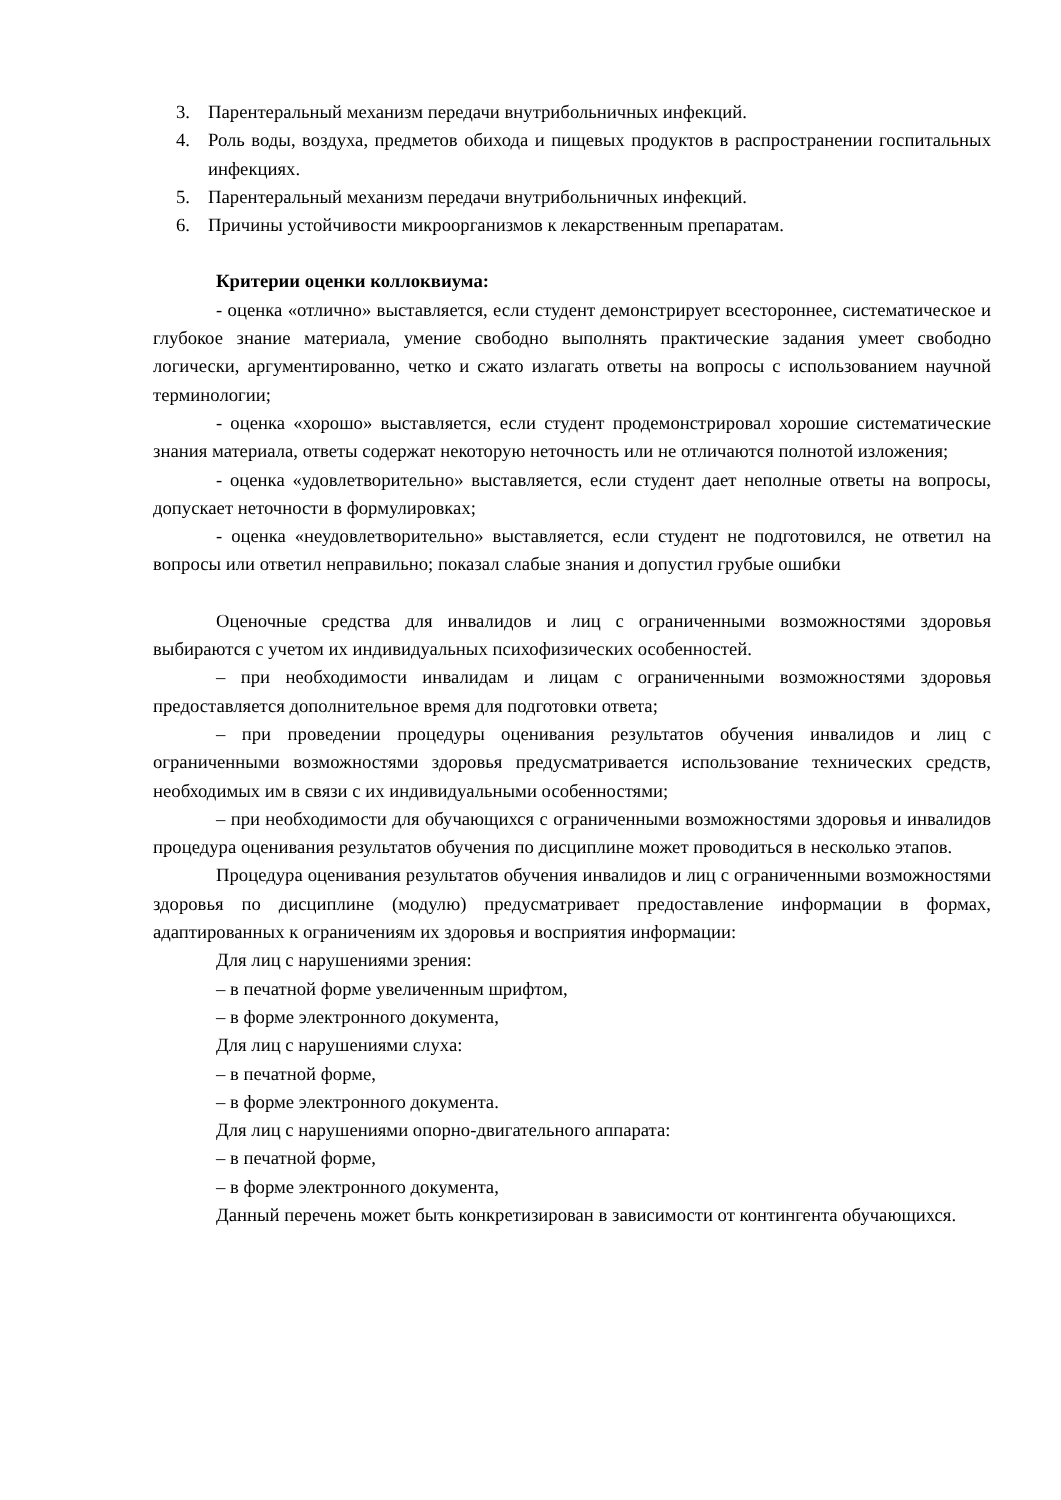3. Парентеральный механизм передачи внутрибольничных инфекций.
4. Роль воды, воздуха, предметов обихода и пищевых продуктов в распространении госпитальных инфекциях.
5. Парентеральный механизм передачи внутрибольничных инфекций.
6. Причины устойчивости микроорганизмов к лекарственным препаратам.
Критерии оценки коллоквиума:
- оценка «отлично» выставляется, если студент демонстрирует всестороннее, систематическое и глубокое знание материала, умение свободно выполнять практические задания умеет свободно логически, аргументированно, четко и сжато излагать ответы на вопросы с использованием научной терминологии;
- оценка «хорошо» выставляется, если студент продемонстрировал хорошие систематические знания материала, ответы содержат некоторую неточность или не отличаются полнотой изложения;
- оценка «удовлетворительно» выставляется, если студент дает неполные ответы на вопросы, допускает неточности в формулировках;
- оценка «неудовлетворительно» выставляется, если студент не подготовился, не ответил на вопросы или ответил неправильно; показал слабые знания и допустил грубые ошибки
Оценочные средства для инвалидов и лиц с ограниченными возможностями здоровья выбираются с учетом их индивидуальных психофизических особенностей.
– при необходимости инвалидам и лицам с ограниченными возможностями здоровья предоставляется дополнительное время для подготовки ответа;
– при проведении процедуры оценивания результатов обучения инвалидов и лиц с ограниченными возможностями здоровья предусматривается использование технических средств, необходимых им в связи с их индивидуальными особенностями;
– при необходимости для обучающихся с ограниченными возможностями здоровья и инвалидов процедура оценивания результатов обучения по дисциплине может проводиться в несколько этапов.
Процедура оценивания результатов обучения инвалидов и лиц с ограниченными возможностями здоровья по дисциплине (модулю) предусматривает предоставление информации в формах, адаптированных к ограничениям их здоровья и восприятия информации:
Для лиц с нарушениями зрения:
– в печатной форме увеличенным шрифтом,
– в форме электронного документа,
Для лиц с нарушениями слуха:
– в печатной форме,
– в форме электронного документа.
Для лиц с нарушениями опорно-двигательного аппарата:
– в печатной форме,
– в форме электронного документа,
Данный перечень может быть конкретизирован в зависимости от контингента обучающихся.